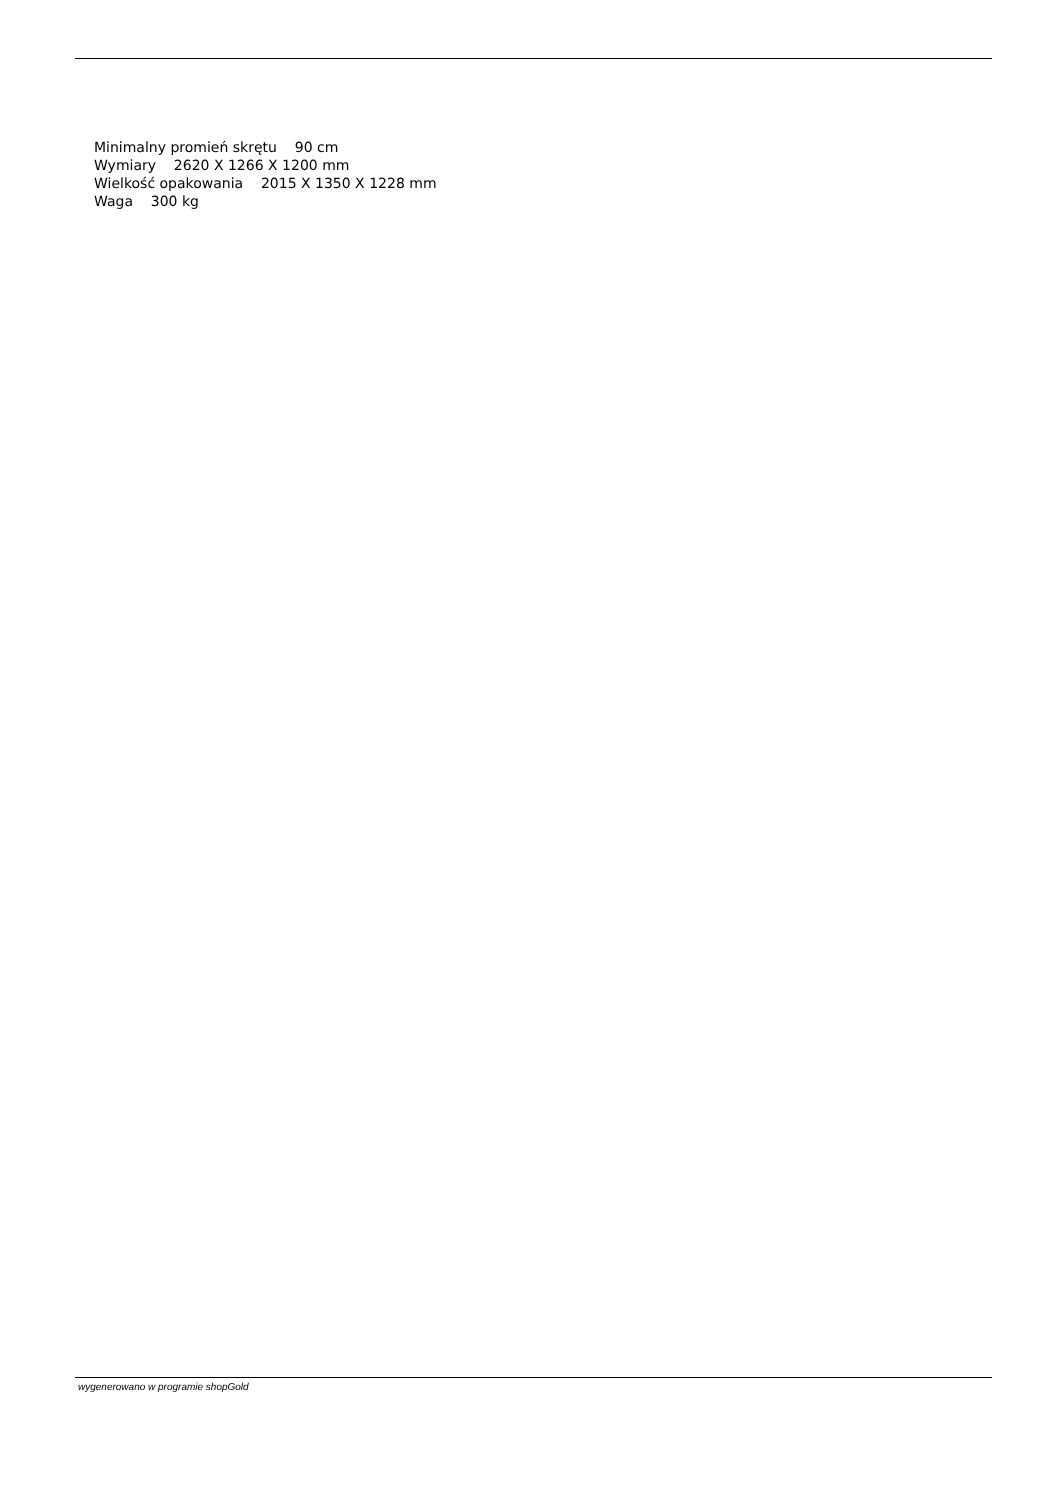Minimalny promień skrętu 90 cm
Wymiary 2620 X 1266 X 1200 mm
Wielkość opakowania 2015 X 1350 X 1228 mm
Waga 300 kg
wygenerowano w programie shopGold